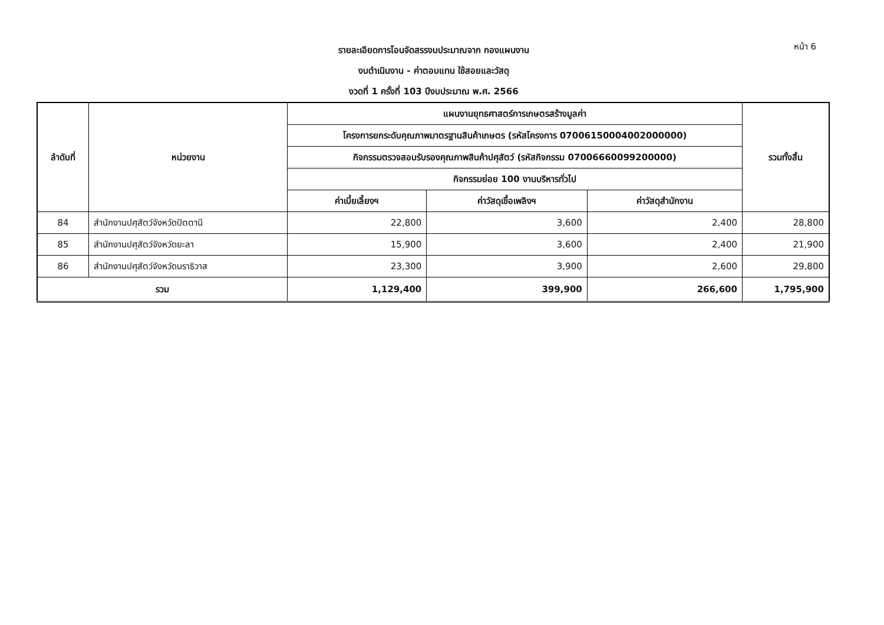หน้า 6
รายละเอียดการโอนจัดสรรงบประมาณจาก กองแผนงาน
งบดำเนินงาน - ค่าตอบแทน ใช้สอยและวัสดุ
งวดที่ 1 ครั้งที่ 103 ปีงบประมาณ พ.ศ. 2566
| ลำดับที่ | หน่วยงาน | แผนงานยุทธศาสตร์การเกษตรสร้างมูลค่า | | | รวมทั้งสิ้น |
| --- | --- | --- | --- | --- | --- |
| | | โครงการยกระดับคุณภาพมาตรฐานสินค้าเกษตร (รหัสโครงการ 07006150004002000000) | | | |
| | | กิจกรรมตรวจสอบรับรองคุณภาพสินค้าปศุสัตว์ (รหัสกิจกรรม 07006660099200000) | | | |
| | | กิจกรรมย่อย 100 งานบริหารทั่วไป | | | |
| | | ค่าเบี้ยเลี้ยงฯ | ค่าวัสดุเชื้อเพลิงฯ | ค่าวัสดุสำนักงาน | |
| 84 | สำนักงานปศุสัตว์จังหวัดปัตตานี | 22,800 | 3,600 | 2,400 | 28,800 |
| 85 | สำนักงานปศุสัตว์จังหวัดยะลา | 15,900 | 3,600 | 2,400 | 21,900 |
| 86 | สำนักงานปศุสัตว์จังหวัดนราธิวาส | 23,300 | 3,900 | 2,600 | 29,800 |
| รวม | | 1,129,400 | 399,900 | 266,600 | 1,795,900 |